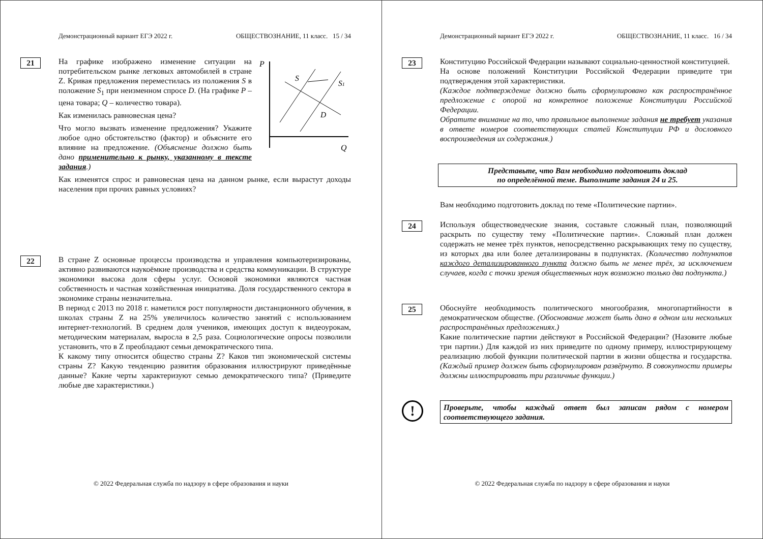Демонстрационный вариант ЕГЭ 2022 г. ОБЩЕСТВОЗНАНИЕ, 11 класс. 15 / 34
21
P
Q
S
S1
D
На графике изображено изменение ситуации на потребительском рынке легковых автомобилей в стране Z. Кривая предложения переместилась из положения S в положение S<sub>1</sub> при неизменном спросе D. (На графике P – цена товара; Q – количество товара).
Как изменилась равновесная цена?
Что могло вызвать изменение предложения? Укажите любое одно обстоятельство (фактор) и объясните его влияние на предложение. (Объяснение должно быть дано применительно к рынку, указанному в тексте задания.)
Как изменятся спрос и равновесная цена на данном рынке, если вырастут доходы населения при прочих равных условиях?
22
В стране Z основные процессы производства и управления компьютеризированы, активно развиваются наукоёмкие производства и средства коммуникации. В структуре экономики высока доля сферы услуг. Основой экономики являются частная собственность и частная хозяйственная инициатива. Доля государственного сектора в экономике страны незначительна.
В период с 2013 по 2018 г. наметился рост популярности дистанционного обучения, в школах страны Z на 25% увеличилось количество занятий с использованием интернет-технологий. В среднем доля учеников, имеющих доступ к видеоурокам, методическим материалам, выросла в 2,5 раза. Социологические опросы позволили установить, что в Z преобладают семьи демократического типа.
К какому типу относится общество страны Z? Каков тип экономической системы страны Z? Какую тенденцию развития образования иллюстрируют приведённые данные? Какие черты характеризуют семью демократического типа? (Приведите любые две характеристики.)
© 2022 Федеральная служба по надзору в сфере образования и науки
Демонстрационный вариант ЕГЭ 2022 г. ОБЩЕСТВОЗНАНИЕ, 11 класс. 16 / 34
23
Конституцию Российской Федерации называют социально-ценностной конституцией.
На основе положений Конституции Российской Федерации приведите три подтверждения этой характеристики.
(Каждое подтверждение должно быть сформулировано как распространённое предложение с опорой на конкретное положение Конституции Российской Федерации.
Обратите внимание на то, что правильное выполнение задания не требует указания в ответе номеров соответствующих статей Конституции РФ и дословного воспроизведения их содержания.)
Представьте, что Вам необходимо подготовить доклад
по определённой теме. Выполните задания 24 и 25.
Вам необходимо подготовить доклад по теме «Политические партии».
24
Используя обществоведческие знания, составьте сложный план, позволяющий раскрыть по существу тему «Политические партии». Сложный план должен содержать не менее трёх пунктов, непосредственно раскрывающих тему по существу, из которых два или более детализированы в подпунктах. (Количество подпунктов каждого детализированного пункта должно быть не менее трёх, за исключением случаев, когда с точки зрения общественных наук возможно только два подпункта.)
25
Обоснуйте необходимость политического многообразия, многопартийности в демократическом обществе. (Обоснование может быть дано в одном или нескольких распространённых предложениях.)
Какие политические партии действуют в Российской Федерации? (Назовите любые три партии.) Для каждой из них приведите по одному примеру, иллюстрирующему реализацию любой функции политической партии в жизни общества и государства. (Каждый пример должен быть сформулирован развёрнуто. В совокупности примеры должны иллюстрировать три различные функции.)
!
Проверьте, чтобы каждый ответ был записан рядом с номером соответствующего задания.
© 2022 Федеральная служба по надзору в сфере образования и науки